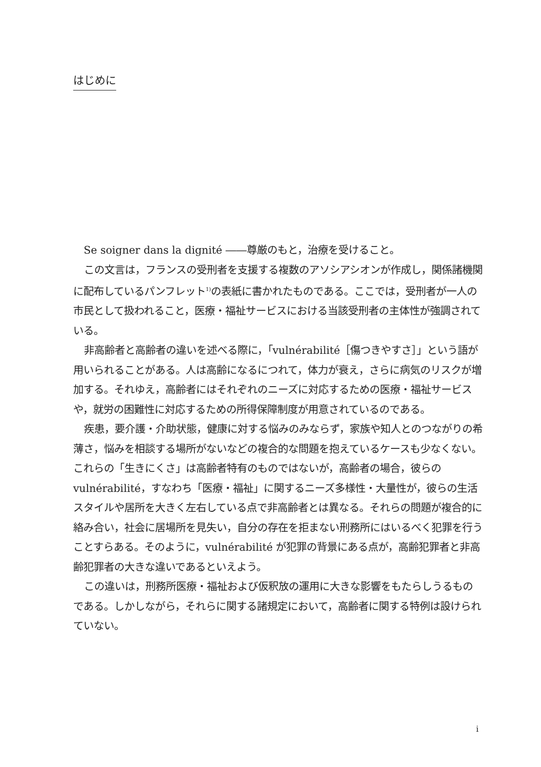はじめに
Se soigner dans la dignité ――尊厳のもと，治療を受けること。
この文言は，フランスの受刑者を支援する複数のアソシアシオンが作成し，関係諸機関に配布しているパンフレット<sup>1)</sup>の表紙に書かれたものである。ここでは，受刑者が一人の市民として扱われること，医療・福祉サービスにおける当該受刑者の主体性が強調されている。
非高齢者と高齢者の違いを述べる際に，「vulnérabilité［傷つきやすさ］」という語が用いられることがある。人は高齢になるにつれて，体力が衰え，さらに病気のリスクが増加する。それゆえ，高齢者にはそれぞれのニーズに対応するための医療・福祉サービスや，就労の困難性に対応するための所得保障制度が用意されているのである。
疾患，要介護・介助状態，健康に対する悩みのみならず，家族や知人とのつながりの希薄さ，悩みを相談する場所がないなどの複合的な問題を抱えているケースも少なくない。これらの「生きにくさ」は高齢者特有のものではないが，高齢者の場合，彼らの vulnérabilité，すなわち「医療・福祉」に関するニーズ多様性・大量性が，彼らの生活スタイルや居所を大きく左右している点で非高齢者とは異なる。それらの問題が複合的に絡み合い，社会に居場所を見失い，自分の存在を拒まない刑務所にはいるべく犯罪を行うことすらある。そのように，vulnérabilité が犯罪の背景にある点が，高齢犯罪者と非高齢犯罪者の大きな違いであるといえよう。
この違いは，刑務所医療・福祉および仮釈放の運用に大きな影響をもたらしうるものである。しかしながら，それらに関する諸規定において，高齢者に関する特例は設けられていない。
i